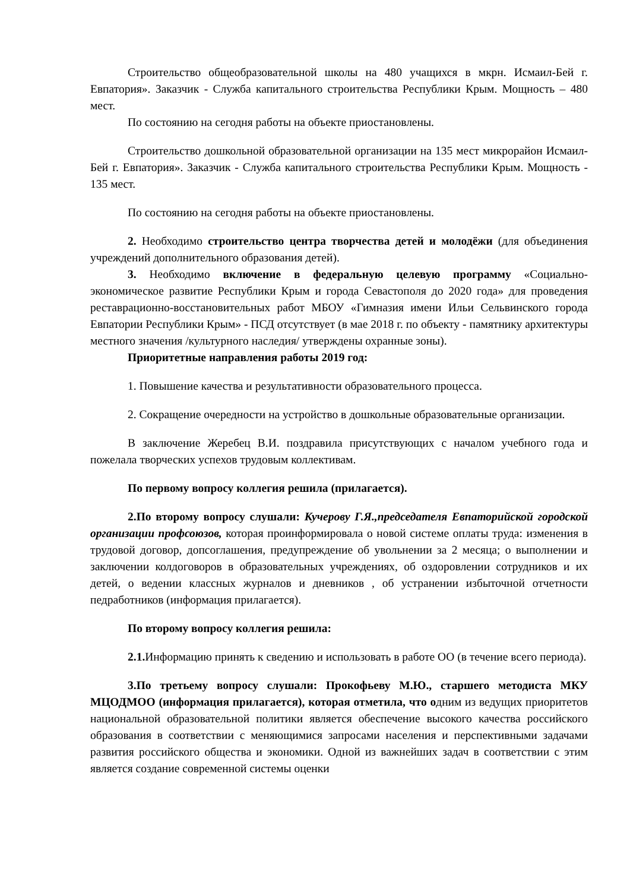Строительство общеобразовательной школы на 480 учащихся в мкрн. Исмаил-Бей г. Евпатория». Заказчик - Служба капитального строительства Республики Крым. Мощность – 480 мест.
По состоянию на сегодня работы на объекте приостановлены.
Строительство дошкольной образовательной организации на 135 мест микрорайон Исмаил-Бей г. Евпатория». Заказчик - Служба капитального строительства Республики Крым. Мощность - 135 мест.
По состоянию на сегодня работы на объекте приостановлены.
2. Необходимо строительство центра творчества детей и молодёжи (для объединения учреждений дополнительного образования детей).
3. Необходимо включение в федеральную целевую программу «Социально-экономическое развитие Республики Крым и города Севастополя до 2020 года» для проведения реставрационно-восстановительных работ МБОУ «Гимназия имени Ильи Сельвинского города Евпатории Республики Крым» - ПСД отсутствует (в мае 2018 г. по объекту - памятнику архитектуры местного значения /культурного наследия/ утверждены охранные зоны).
Приоритетные направления работы 2019 год:
1. Повышение качества и результативности образовательного процесса.
2. Сокращение очередности на устройство в дошкольные образовательные организации.
В заключение Жеребец В.И. поздравила присутствующих с началом учебного года и пожелала творческих успехов трудовым коллективам.
По первому вопросу коллегия решила (прилагается).
2.По второму вопросу слушали: Кучерову Г.Я.,председателя Евпаторийской городской организации профсоюзов, которая проинформировала о новой системе оплаты труда: изменения в трудовой договор, допсоглашения, предупреждение об увольнении за 2 месяца; о выполнении и заключении колдоговоров в образовательных учреждениях, об оздоровлении сотрудников и их детей, о ведении классных журналов и дневников , об устранении избыточной отчетности педработников (информация прилагается).
По второму вопросу коллегия решила:
2.1. Информацию принять к сведению и использовать в работе ОО (в течение всего периода).
3.По третьему вопросу слушали: Прокофьеву М.Ю., старшего методиста МКУ МЦОДМОО (информация прилагается), которая отметила, что одним из ведущих приоритетов национальной образовательной политики является обеспечение высокого качества российского образования в соответствии с меняющимися запросами населения и перспективными задачами развития российского общества и экономики. Одной из важнейших задач в соответствии с этим является создание современной системы оценки